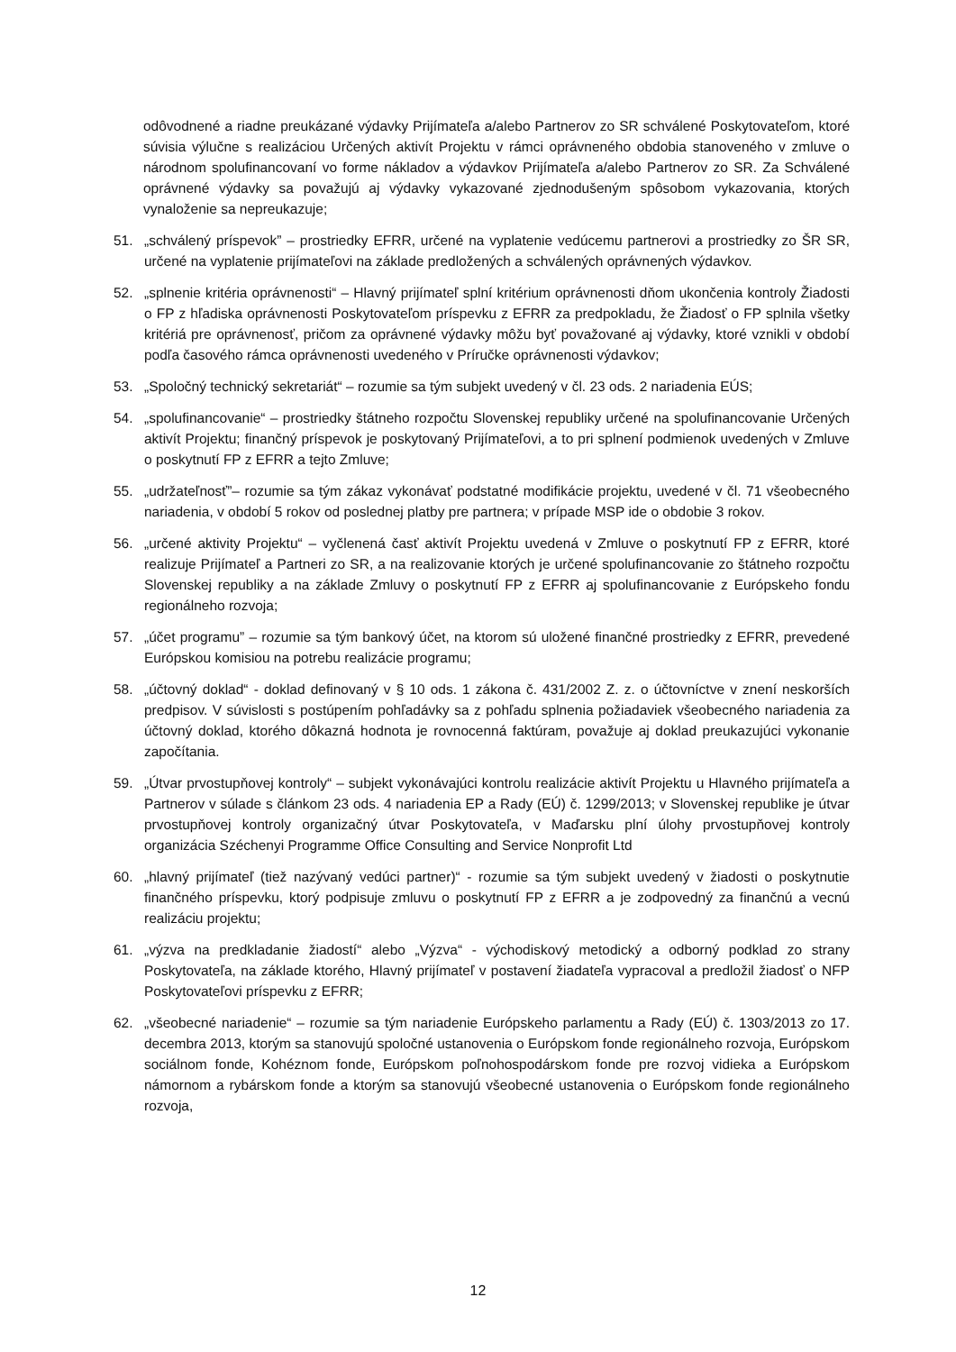odôvodnené a riadne preukázané výdavky Prijímateľa a/alebo Partnerov zo SR schválené Poskytovateľom, ktoré súvisia výlučne s realizáciou Určených aktivít Projektu v rámci oprávneného obdobia stanoveného v zmluve o národnom spolufinancovaní vo forme nákladov a výdavkov Prijímateľa a/alebo Partnerov zo SR. Za Schválené oprávnené výdavky sa považujú aj výdavky vykazované zjednodušeným spôsobom vykazovania, ktorých vynaloženie sa nepreukazuje;
51. „schválený príspevok” – prostriedky EFRR, určené na vyplatenie vedúcemu partnerovi a prostriedky zo ŠR SR, určené na vyplatenie prijímateľovi na základe predložených a schválených oprávnených výdavkov.
52. „splnenie kritéria oprávnenosti“ – Hlavný prijímateľ splní kritérium oprávnenosti dňom ukončenia kontroly Žiadosti o FP z hľadiska oprávnenosti Poskytovateľom príspevku z EFRR za predpokladu, že Žiadosť o FP splnila všetky kritériá pre oprávnenosť, pričom za oprávnené výdavky môžu byť považované aj výdavky, ktoré vznikli v období podľa časového rámca oprávnenosti uvedeného v Príručke oprávnenosti výdavkov;
53. „Spoločný technický sekretariát“ – rozumie sa tým subjekt uvedený v čl. 23 ods. 2 nariadenia EÚS;
54. „spolufinancovanie“ – prostriedky štátneho rozpočtu Slovenskej republiky určené na spolufinancovanie Určených aktivít Projektu; finančný príspevok je poskytovaný Prijímateľovi, a to pri splnení podmienok uvedených v Zmluve o poskytnutí FP z EFRR a tejto Zmluve;
55. „udržateľnosť”– rozumie sa tým zákaz vykonávať podstatné modifikácie projektu, uvedené v čl. 71 všeobecného nariadenia, v období 5 rokov od poslednej platby pre partnera; v prípade MSP ide o obdobie 3 rokov.
56. „určené aktivity Projektu“ – vyčlenená časť aktivít Projektu uvedená v Zmluve o poskytnutí FP z EFRR, ktoré realizuje Prijímateľ a Partneri zo SR, a na realizovanie ktorých je určené spolufinancovanie zo štátneho rozpočtu Slovenskej republiky a na základe Zmluvy o poskytnutí FP z EFRR aj spolufinancovanie z Európskeho fondu regionálneho rozvoja;
57. „účet programu” – rozumie sa tým bankový účet, na ktorom sú uložené finančné prostriedky z EFRR, prevedené Európskou komisiou na potrebu realizácie programu;
58. „účtovný doklad“ - doklad definovaný v § 10 ods. 1 zákona č. 431/2002 Z. z. o účtovníctve v znení neskorších predpisov. V súvislosti s postúpením pohľadávky sa z pohľadu splnenia požiadaviek všeobecného nariadenia za účtovný doklad, ktorého dôkazná hodnota je rovnocenná faktúram, považuje aj doklad preukazujúci vykonanie započítania.
59. „Útvar prvostupňovej kontroly“ – subjekt vykonávajúci kontrolu realizácie aktivít Projektu u Hlavného prijímateľa a Partnerov v súlade s článkom 23 ods. 4 nariadenia EP a Rady (EÚ) č. 1299/2013; v Slovenskej republike je útvar prvostupňovej kontroly organizačný útvar Poskytovateľa, v Maďarsku plní úlohy prvostupňovej kontroly organizácia Széchenyi Programme Office Consulting and Service Nonprofit Ltd
60. „hlavný prijímateľ (tiež nazývaný vedúci partner)“ - rozumie sa tým subjekt uvedený v žiadosti o poskytnutie finančného príspevku, ktorý podpisuje zmluvu o poskytnutí FP z EFRR a je zodpovedný za finančnú a vecnú realizáciu projektu;
61. „výzva na predkladanie žiadostí“ alebo „Výzva“ - východiskový metodický a odborný podklad zo strany Poskytovateľa, na základe ktorého, Hlavný prijímateľ v postavení žiadateľa vypracoval a predložil žiadosť o NFP Poskytovateľovi príspevku z EFRR;
62. „všeobecné nariadenie“ – rozumie sa tým nariadenie Európskeho parlamentu a Rady (EÚ) č. 1303/2013 zo 17. decembra 2013, ktorým sa stanovujú spoločné ustanovenia o Európskom fonde regionálneho rozvoja, Európskom sociálnom fonde, Kohéznom fonde, Európskom poľnohospodárskom fonde pre rozvoj vidieka a Európskom námornom a rybárskom fonde a ktorým sa stanovujú všeobecné ustanovenia o Európskom fonde regionálneho rozvoja,
12